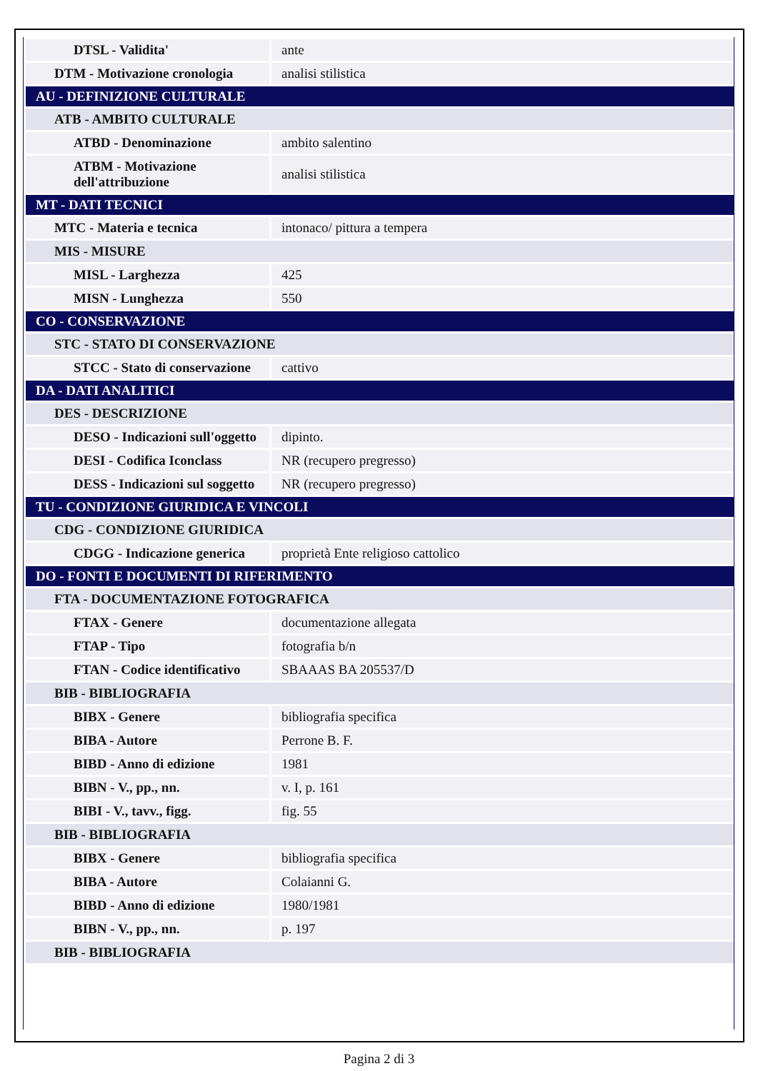| DTSL - Validita' | ante |
| DTM - Motivazione cronologia | analisi stilistica |
| AU - DEFINIZIONE CULTURALE | |
| ATB - AMBITO CULTURALE | |
| ATBD - Denominazione | ambito salentino |
| ATBM - Motivazione dell'attribuzione | analisi stilistica |
| MT - DATI TECNICI | |
| MTC - Materia e tecnica | intonaco/ pittura a tempera |
| MIS - MISURE | |
| MISL - Larghezza | 425 |
| MISN - Lunghezza | 550 |
| CO - CONSERVAZIONE | |
| STC - STATO DI CONSERVAZIONE | |
| STCC - Stato di conservazione | cattivo |
| DA - DATI ANALITICI | |
| DES - DESCRIZIONE | |
| DESO - Indicazioni sull'oggetto | dipinto. |
| DESI - Codifica Iconclass | NR (recupero pregresso) |
| DESS - Indicazioni sul soggetto | NR (recupero pregresso) |
| TU - CONDIZIONE GIURIDICA E VINCOLI | |
| CDG - CONDIZIONE GIURIDICA | |
| CDGG - Indicazione generica | proprietà Ente religioso cattolico |
| DO - FONTI E DOCUMENTI DI RIFERIMENTO | |
| FTA - DOCUMENTAZIONE FOTOGRAFICA | |
| FTAX - Genere | documentazione allegata |
| FTAP - Tipo | fotografia b/n |
| FTAN - Codice identificativo | SBAAAS BA 205537/D |
| BIB - BIBLIOGRAFIA | |
| BIBX - Genere | bibliografia specifica |
| BIBA - Autore | Perrone B. F. |
| BIBD - Anno di edizione | 1981 |
| BIBN - V., pp., nn. | v. I, p. 161 |
| BIBI - V., tavv., figg. | fig. 55 |
| BIB - BIBLIOGRAFIA | |
| BIBX - Genere | bibliografia specifica |
| BIBA - Autore | Colaianni G. |
| BIBD - Anno di edizione | 1980/1981 |
| BIBN - V., pp., nn. | p. 197 |
| BIB - BIBLIOGRAFIA | |
Pagina 2 di 3